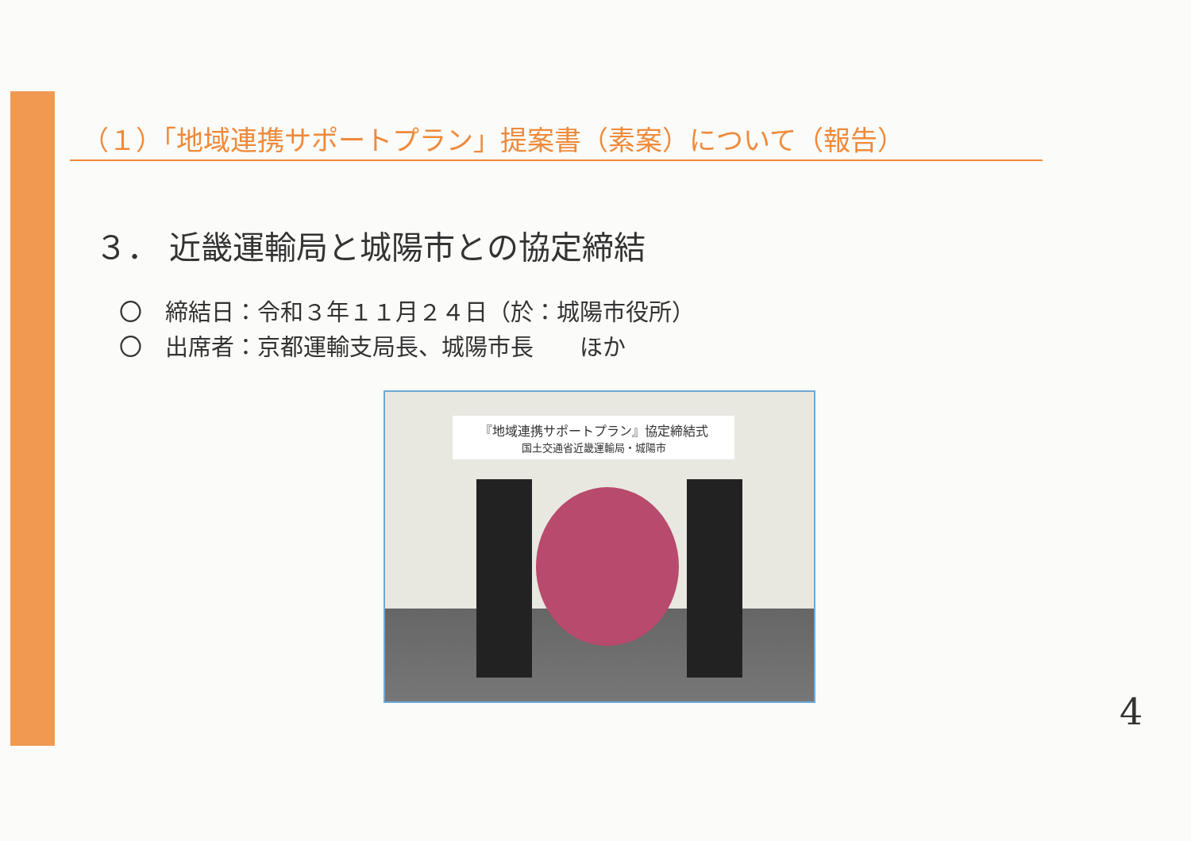（１）「地域連携サポートプラン」提案書（素案）について（報告）
３． 近畿運輸局と城陽市との協定締結
〇　締結日：令和３年１１月２４日（於：城陽市役所）
〇　出席者：京都運輸支局長、城陽市長　　ほか
『地域連携サポートプラン』協定締結式
国土交通省近畿運輸局・城陽市
4